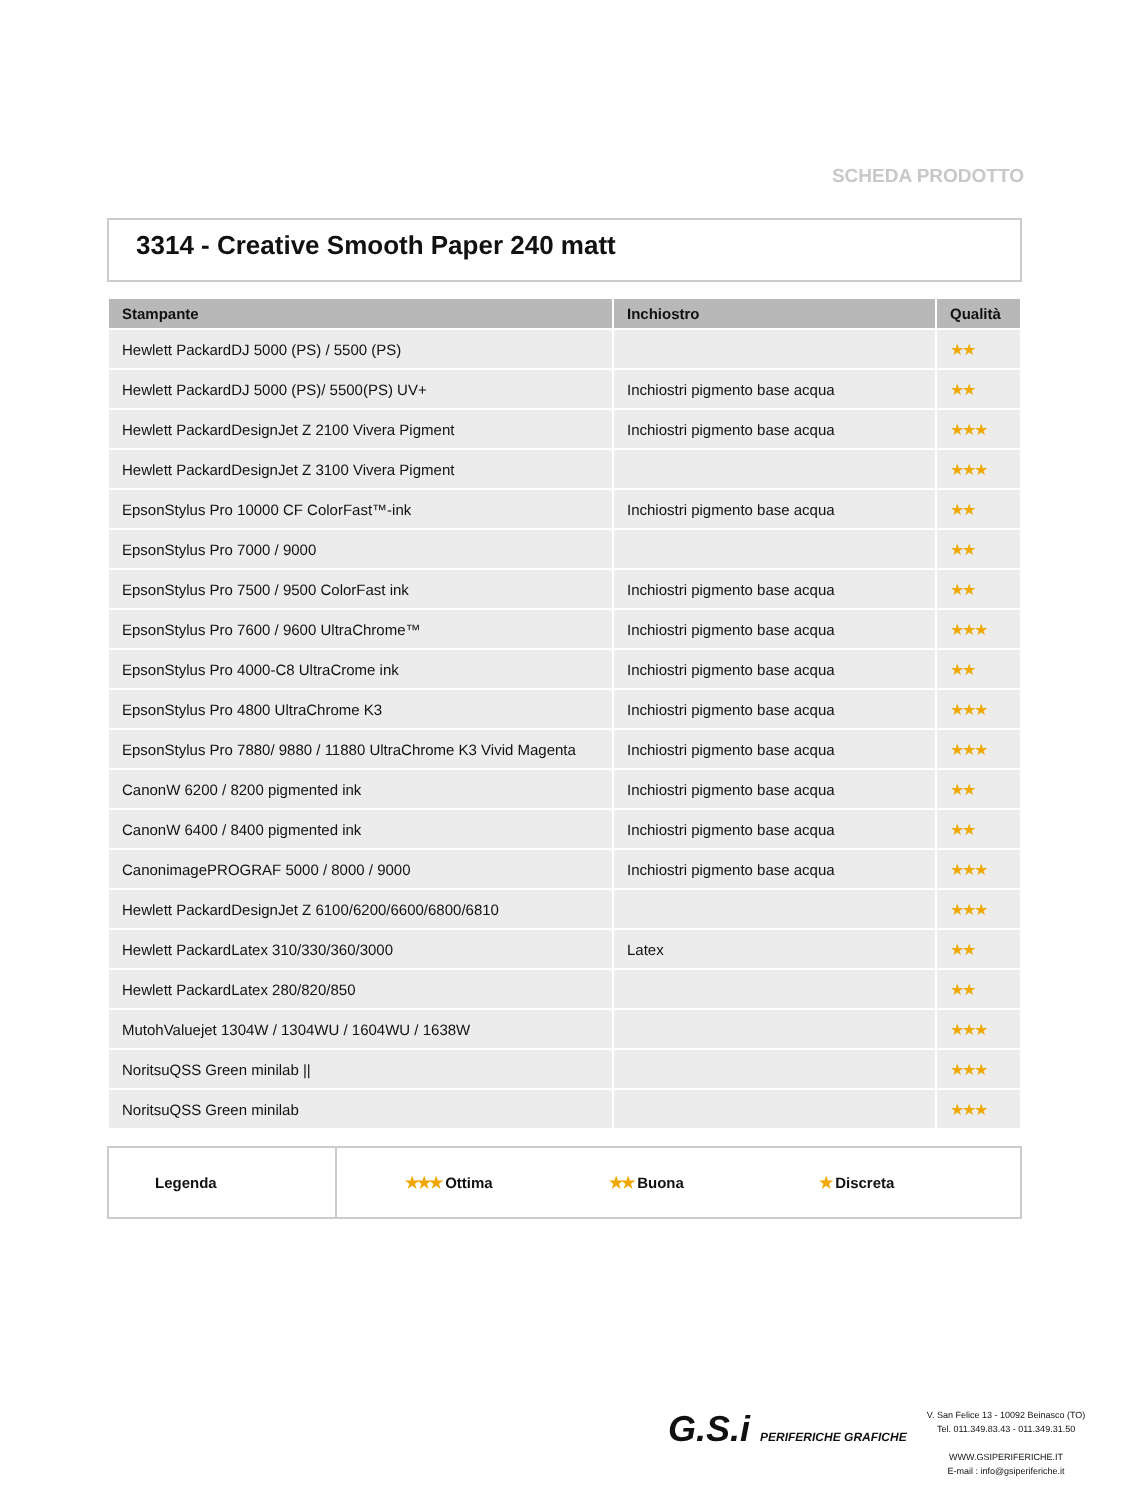SCHEDA PRODOTTO
3314 - Creative Smooth Paper 240 matt
| Stampante | Inchiostro | Qualità |
| --- | --- | --- |
| Hewlett PackardDJ 5000 (PS) / 5500 (PS) | | ★★ |
| Hewlett PackardDJ 5000 (PS)/ 5500(PS) UV+ | Inchiostri pigmento base acqua | ★★ |
| Hewlett PackardDesignJet Z 2100 Vivera Pigment | Inchiostri pigmento base acqua | ★★★ |
| Hewlett PackardDesignJet Z 3100 Vivera Pigment | | ★★★ |
| EpsonStylus Pro 10000 CF ColorFast™-ink | Inchiostri pigmento base acqua | ★★ |
| EpsonStylus Pro 7000 / 9000 | | ★★ |
| EpsonStylus Pro 7500 / 9500 ColorFast ink | Inchiostri pigmento base acqua | ★★ |
| EpsonStylus Pro 7600 / 9600 UltraChrome™ | Inchiostri pigmento base acqua | ★★★ |
| EpsonStylus Pro 4000-C8 UltraCrome ink | Inchiostri pigmento base acqua | ★★ |
| EpsonStylus Pro 4800 UltraChrome K3 | Inchiostri pigmento base acqua | ★★★ |
| EpsonStylus Pro 7880/ 9880 / 11880 UltraChrome K3 Vivid Magenta | Inchiostri pigmento base acqua | ★★★ |
| CanonW 6200 / 8200 pigmented ink | Inchiostri pigmento base acqua | ★★ |
| CanonW 6400 / 8400 pigmented ink | Inchiostri pigmento base acqua | ★★ |
| CanonimagePROGRAF 5000 / 8000 / 9000 | Inchiostri pigmento base acqua | ★★★ |
| Hewlett PackardDesignJet Z 6100/6200/6600/6800/6810 | | ★★★ |
| Hewlett PackardLatex 310/330/360/3000 | Latex | ★★ |
| Hewlett PackardLatex 280/820/850 | | ★★ |
| MutohValuejet 1304W / 1304WU / 1604WU / 1638W | | ★★★ |
| NoritsuQSS Green minilab // | | ★★★ |
| NoritsuQSS Green minilab | | ★★★ |
Legenda ★★★ Ottima ★★ Buona ★ Discreta
G.S.i PERIFERICHE GRAFICHE
V. San Felice 13 - 10092 Beinasco (TO)
Tel. 011.349.83.43 - 011.349.31.50
WWW.GSIPERIFERICHE.IT
E-mail : info@gsiperiferiche.it